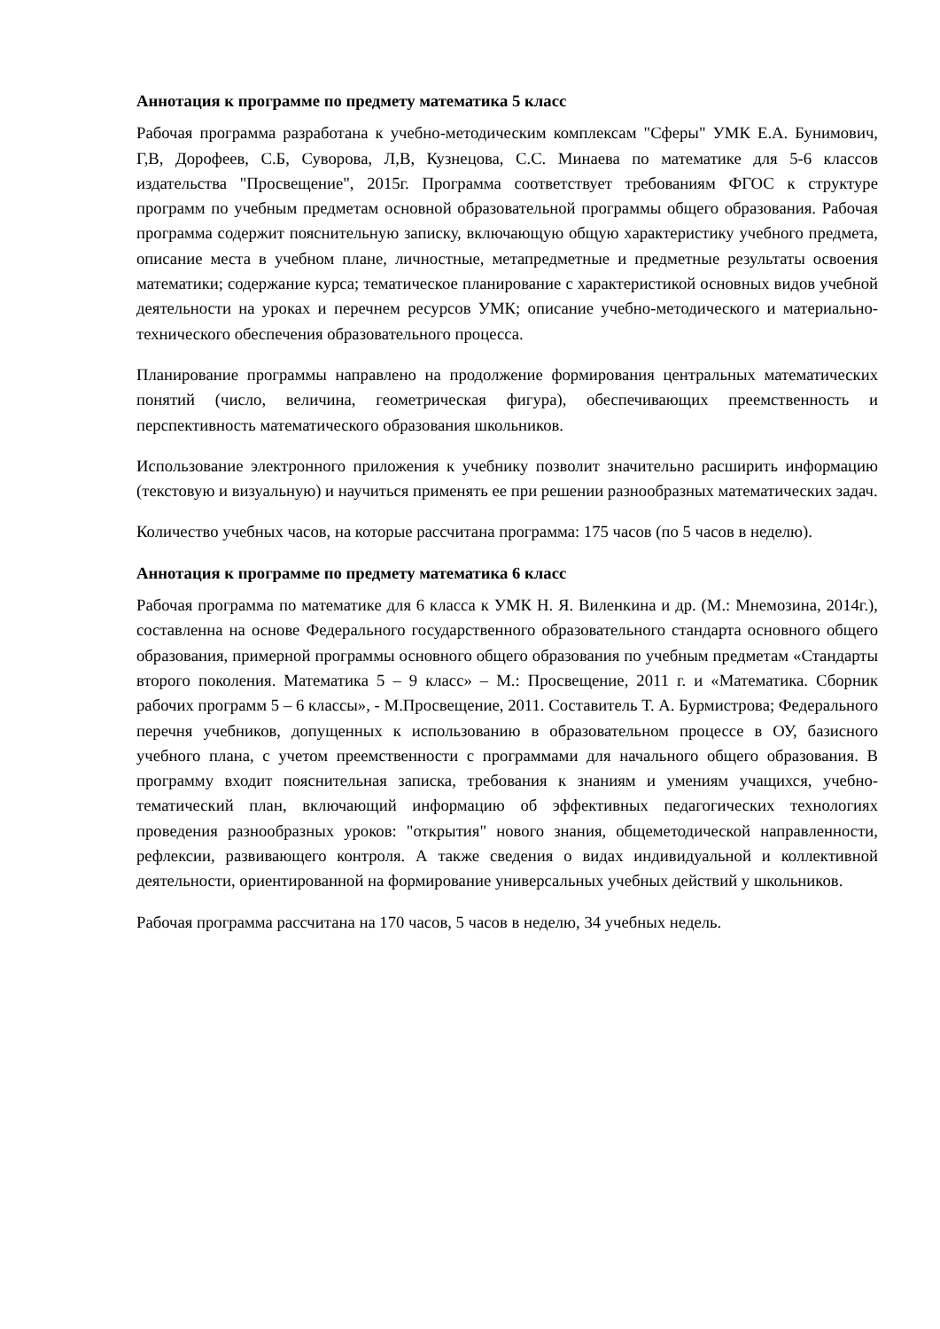Аннотация к программе по предмету математика 5 класс
Рабочая программа разработана к учебно-методическим комплексам "Сферы" УМК Е.А. Бунимович, Г,В, Дорофеев, С.Б, Суворова, Л,В, Кузнецова, С.С. Минаева по математике для 5-6 классов издательства "Просвещение", 2015г. Программа соответствует требованиям ФГОС к структуре программ по учебным предметам основной образовательной программы общего образования. Рабочая программа содержит пояснительную записку, включающую общую характеристику учебного предмета, описание места в учебном плане, личностные, метапредметные и предметные результаты освоения математики; содержание курса; тематическое планирование с характеристикой основных видов учебной деятельности на уроках и перечнем ресурсов УМК; описание учебно-методического и материально-технического обеспечения образовательного процесса.
Планирование программы направлено на продолжение формирования центральных математических понятий (число, величина, геометрическая фигура), обеспечивающих преемственность и перспективность математического образования школьников.
Использование электронного приложения к учебнику позволит значительно расширить информацию (текстовую и визуальную) и научиться применять ее при решении разнообразных математических задач.
Количество учебных часов, на которые рассчитана программа: 175 часов (по 5 часов в неделю).
Аннотация к программе по предмету математика 6 класс
Рабочая программа по математике для 6 класса к УМК Н. Я. Виленкина и др. (М.: Мнемозина, 2014г.), составленна на основе Федерального государственного образовательного стандарта основного общего образования, примерной программы основного общего образования по учебным предметам «Стандарты второго поколения. Математика 5 – 9 класс» – М.: Просвещение, 2011 г. и «Математика. Сборник рабочих программ 5 – 6 классы», - М.Просвещение, 2011. Составитель Т. А. Бурмистрова; Федерального перечня учебников, допущенных к использованию в образовательном процессе в ОУ, базисного учебного плана, с учетом преемственности с программами для начального общего образования. В программу входит пояснительная записка, требования к знаниям и умениям учащихся, учебно-тематический план, включающий информацию об эффективных педагогических технологиях проведения разнообразных уроков: "открытия" нового знания, общеметодической направленности, рефлексии, развивающего контроля. А также сведения о видах индивидуальной и коллективной деятельности, ориентированной на формирование универсальных учебных действий у школьников.
Рабочая программа рассчитана на 170 часов, 5 часов в неделю, 34 учебных недель.